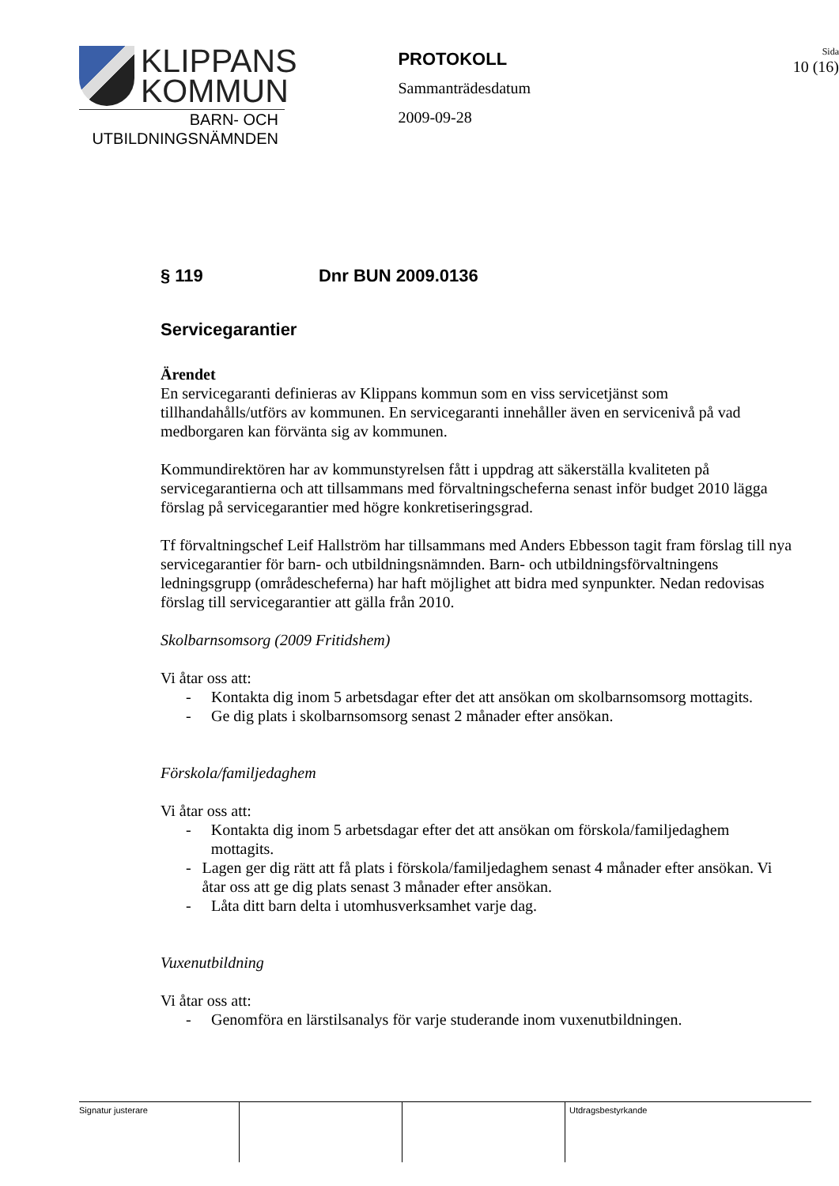KLIPPANS
KOMMUN
BARN- OCH
UTBILDNINGSNÄMNDEN
PROTOKOLL
Sammanträdesdatum
2009-09-28
Sida
10 (16)
§ 119 Dnr BUN 2009.0136
Servicegarantier
Ärendet
En servicegaranti definieras av Klippans kommun som en viss servicetjänst som tillhandahålls/utförs av kommunen. En servicegaranti innehåller även en servicenivå på vad medborgaren kan förvänta sig av kommunen.
Kommundirektören har av kommunstyrelsen fått i uppdrag att säkerställa kvaliteten på servicegarantierna och att tillsammans med förvaltningscheferna senast inför budget 2010 lägga förslag på servicegarantier med högre konkretiseringsgrad.
Tf förvaltningschef Leif Hallström har tillsammans med Anders Ebbesson tagit fram förslag till nya servicegarantier för barn- och utbildningsnämnden. Barn- och utbildningsförvaltningens ledningsgrupp (områdescheferna) har haft möjlighet att bidra med synpunkter. Nedan redovisas förslag till servicegarantier att gälla från 2010.
Skolbarnsomsorg (2009 Fritidshem)
Vi åtar oss att:
- Kontakta dig inom 5 arbetsdagar efter det att ansökan om skolbarnsomsorg mottagits.
- Ge dig plats i skolbarnsomsorg senast 2 månader efter ansökan.
Förskola/familjedaghem
Vi åtar oss att:
- Kontakta dig inom 5 arbetsdagar efter det att ansökan om förskola/familjedaghem mottagits.
- Lagen ger dig rätt att få plats i förskola/familjedaghem senast 4 månader efter ansökan. Vi åtar oss att ge dig plats senast 3 månader efter ansökan.
- Låta ditt barn delta i utomhusverksamhet varje dag.
Vuxenutbildning
Vi åtar oss att:
- Genomföra en lärstilsanalys för varje studerande inom vuxenutbildningen.
Signatur justerare Utdragsbestyrkande